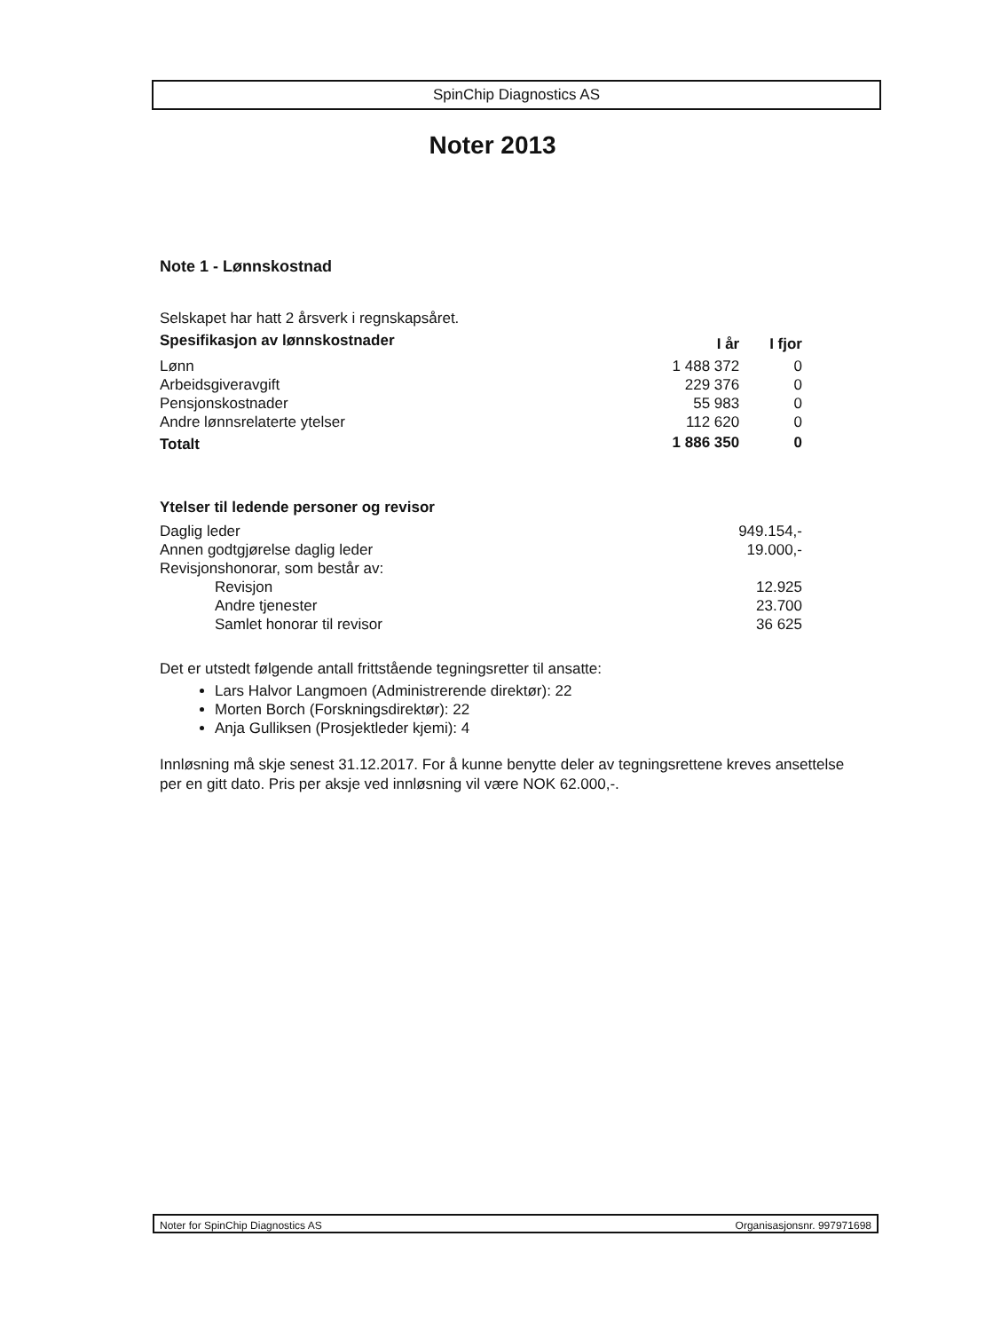SpinChip Diagnostics AS
Noter 2013
Note 1 - Lønnskostnad
Selskapet har hatt 2 årsverk i regnskapsåret.
| Spesifikasjon av lønnskostnader | I år | I fjor |
| --- | --- | --- |
| Lønn | 1 488 372 | 0 |
| Arbeidsgiveravgift | 229 376 | 0 |
| Pensjonskostnader | 55 983 | 0 |
| Andre lønnsrelaterte ytelser | 112 620 | 0 |
| Totalt | 1 886 350 | 0 |
| Ytelser til ledende personer og revisor | |
| --- | --- |
| Daglig leder | 949.154,- |
| Annen godtgjørelse daglig leder | 19.000,- |
| Revisjonshonorar, som består av: | |
| Revisjon | 12.925 |
| Andre tjenester | 23.700 |
| Samlet honorar til revisor | 36 625 |
Det er utstedt følgende antall frittstående tegningsretter til ansatte:
Lars Halvor Langmoen (Administrerende direktør): 22
Morten Borch (Forskningsdirektør): 22
Anja Gulliksen (Prosjektleder kjemi): 4
Innløsning må skje senest 31.12.2017. For å kunne benytte deler av tegningsrettene kreves ansettelse per en gitt dato. Pris per aksje ved innløsning vil være NOK 62.000,-.
Noter for SpinChip Diagnostics AS Organisasjonsnr. 997971698